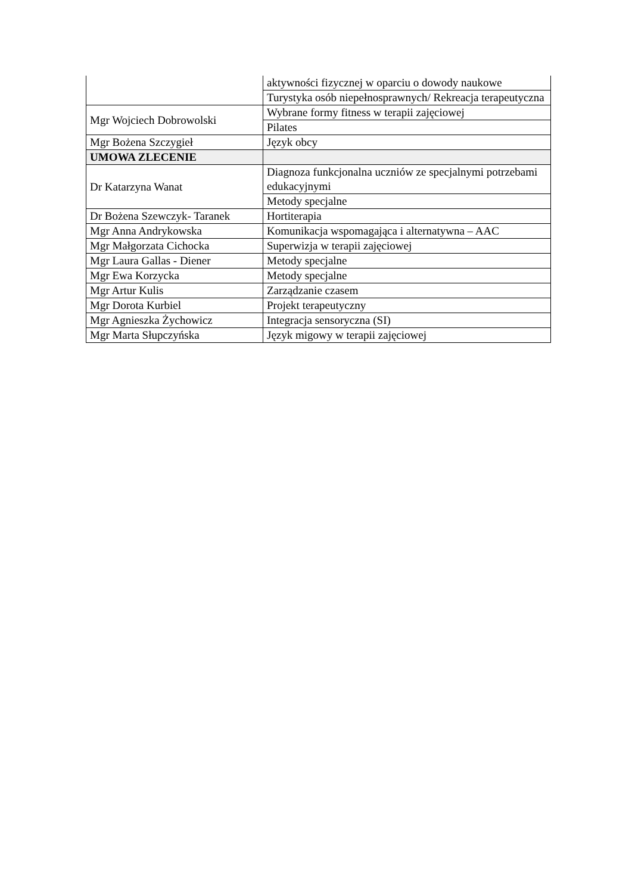| | aktywności fizycznej w oparciu o dowody naukowe |
| | Turystyka osób niepełnosprawnych/ Rekreacja terapeutyczna |
| Mgr Wojciech Dobrowolski | Wybrane formy fitness w terapii zajęciowej |
| | Pilates |
| Mgr Bożena Szczygieł | Język obcy |
| UMOWA ZLECENIE | |
| Dr Katarzyna Wanat | Diagnoza funkcjonalna uczniów ze specjalnymi potrzebami edukacyjnymi |
| | Metody specjalne |
| Dr Bożena Szewczyk- Taranek | Hortiterapia |
| Mgr Anna Andrykowska | Komunikacja wspomagająca i alternatywna – AAC |
| Mgr Małgorzata Cichocka | Superwizja w terapii zajęciowej |
| Mgr Laura Gallas - Diener | Metody specjalne |
| Mgr Ewa Korzycka | Metody specjalne |
| Mgr Artur Kulis | Zarządzanie czasem |
| Mgr Dorota Kurbiel | Projekt terapeutyczny |
| Mgr Agnieszka Żychowicz | Integracja sensoryczna (SI) |
| Mgr Marta Słupczyńska | Język migowy w terapii zajęciowej |